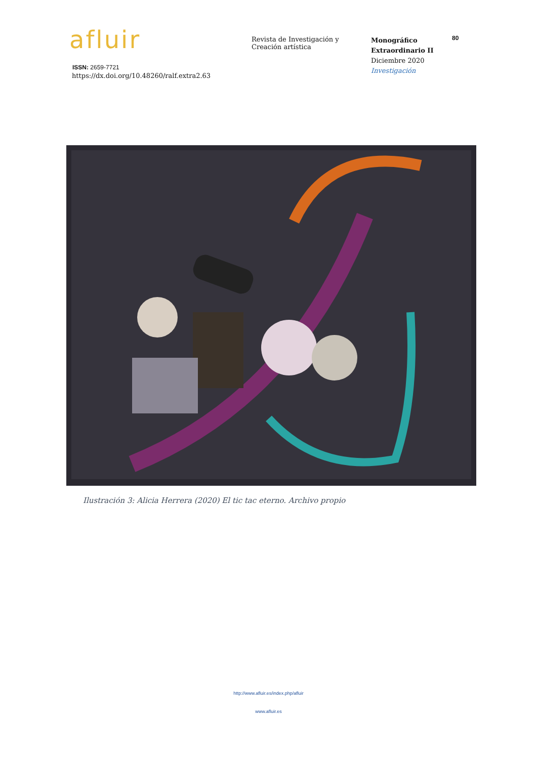afluir
ISSN: 2659-7721
https://dx.doi.org/10.48260/ralf.extra2.63
Revista de Investigación y
Creación artística
Monográfico
Extraordinario II
Diciembre 2020
Investigación
80
Ilustración 3: Alicia Herrera (2020) El tic tac eterno. Archivo propio
http://www.afluir.es/index.php/afluir
www.afluir.es